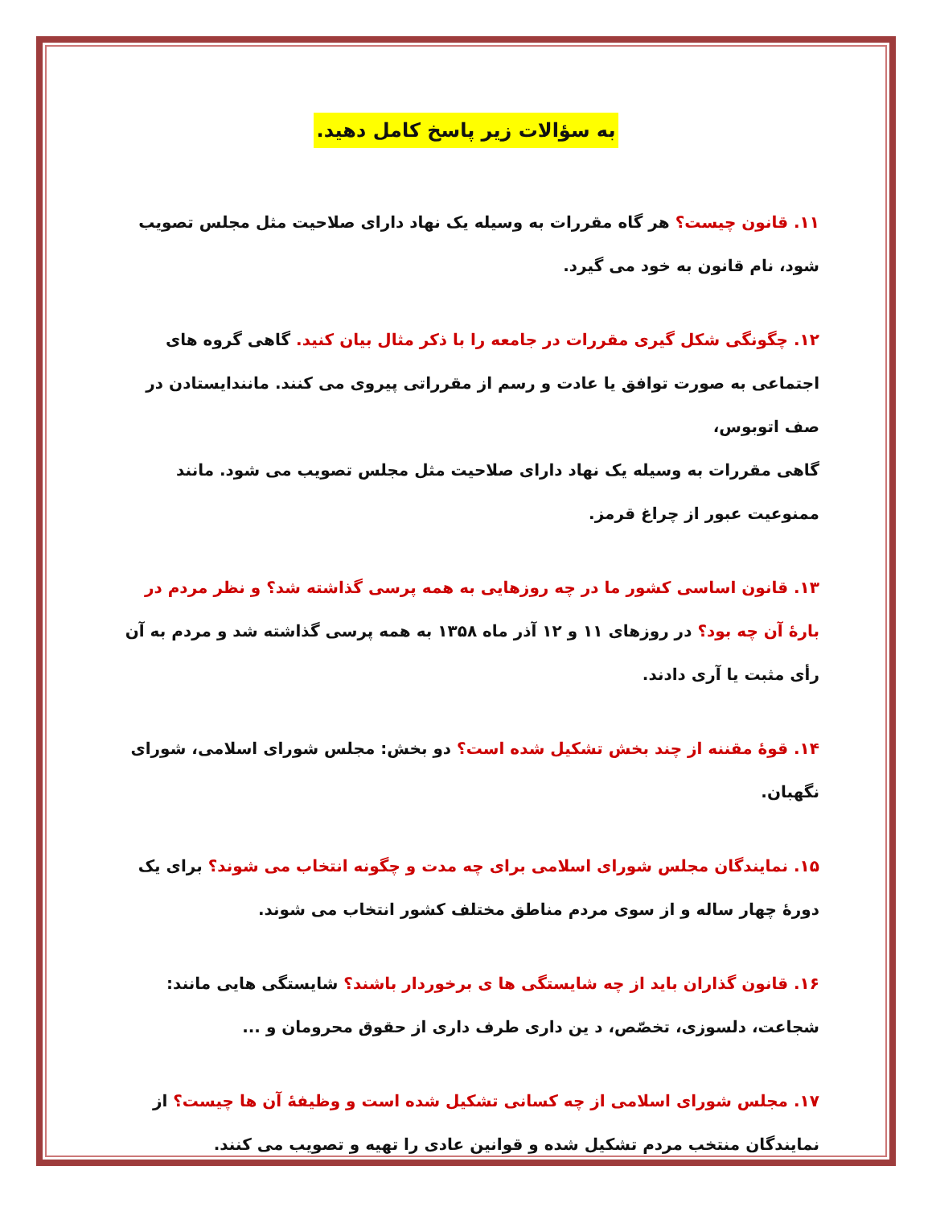به سؤالات زیر پاسخ کامل دهید.
۱۱. قانون چیست؟ هر گاه مقررات به وسیله یک نهاد دارای صلاحیت مثل مجلس تصویب شود، نام قانون به خود می گیرد.
۱۲. چگونگی شکل گیری مقررات در جامعه را با ذکر مثال بیان کنید. گاهی گروه های اجتماعی به صورت توافق یا عادت و رسم از مقرراتی پیروی می کنند. مانندایستادن در صف اتوبوس،
گاهی مقررات به وسیله یک نهاد دارای صلاحیت مثل مجلس تصویب می شود. مانند ممنوعیت عبور از چراغ قرمز.
۱۳. قانون اساسی کشور ما در چه روزهایی به همه پرسی گذاشته شد؟ و نظر مردم در بارهٔ آن چه بود؟ در روزهای ۱۱ و ۱۲ آذر ماه ۱۳۵۸ به همه پرسی گذاشته شد و مردم به آن رأی مثبت یا آری دادند.
۱۴. قوهٔ مقننه از چند بخش تشکیل شده است؟ دو بخش: مجلس شورای اسلامی، شورای نگهبان.
۱۵. نمایندگان مجلس شورای اسلامی برای چه مدت و چگونه انتخاب می شوند؟ برای یک دورهٔ چهار ساله و از سوی مردم مناطق مختلف کشور انتخاب می شوند.
۱۶. قانون گذاران باید از چه شایستگی ها ی برخوردار باشند؟ شایستگی هایی مانند: شجاعت، دلسوزی، تخصّص، د ین داری طرف داری از حقوق محرومان و ...
۱۷. مجلس شورای اسلامی از چه کسانی تشکیل شده است و وظیفهٔ آن ها چیست؟ از نمایندگان منتخب مردم تشکیل شده و قوانین عادی را تهیه و تصویب می کنند.